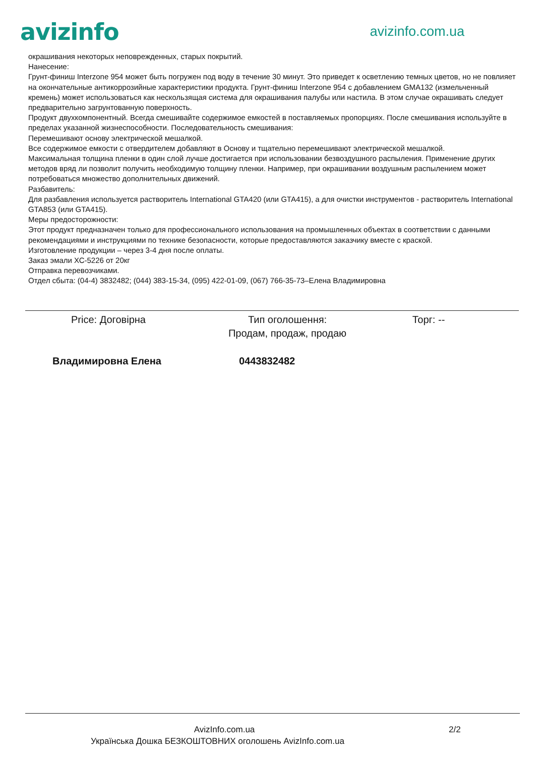avizinfo
avizinfo.com.ua
окрашивания некоторых неповрежденных, старых покрытий.
Нанесение:
Грунт-финиш Interzone 954 может быть погружен под воду в течение 30 минут. Это приведет к осветлению темных цветов, но не повлияет на окончательные антикоррозийные характеристики продукта. Грунт-финиш Interzone 954 с добавлением GMA132 (измельченный кремень) может использоваться как нескользящая система для окрашивания палубы или настила. В этом случае окрашивать следует предварительно загрунтованную поверхность.
Продукт двухкомпонентный. Всегда смешивайте содержимое емкостей в поставляемых пропорциях. После смешивания используйте в пределах указанной жизнеспособности. Последовательность смешивания:
Перемешивают основу электрической мешалкой.
Все содержимое емкости с отвердителем добавляют в Основу и тщательно перемешивают электрической мешалкой.
Максимальная толщина пленки в один слой лучше достигается при использовании безвоздушного распыления. Применение других методов вряд ли позволит получить необходимую толщину пленки. Например, при окрашивании воздушным распылением может потребоваться множество дополнительных движений.
Разбавитель:
Для разбавления используется растворитель International GTA420 (или GTA415), а для очистки инструментов - растворитель International GTA853 (или GTA415).
Меры предосторожности:
Этот продукт предназначен только для профессионального использования на промышленных объектах в соответствии с данными рекомендациями и инструкциями по технике безопасности, которые предоставляются заказчику вместе с краской.
Изготовление продукции – через 3-4 дня после оплаты.
Заказ эмали ХС-5226 от 20кг
Отправка перевозчиками.
Отдел сбыта: (04-4) 3832482; (044) 383-15-34, (095) 422-01-09, (067) 766-35-73–Елена Владимировна
Price: Договірна Тип оголошення:
Продам, продаж, продаю
Торг: --
Владимировна Елена 0443832482
AvizInfo.com.ua 2/2
Українська Дошка БЕЗКОШТОВНИХ оголошень AvizInfo.com.ua